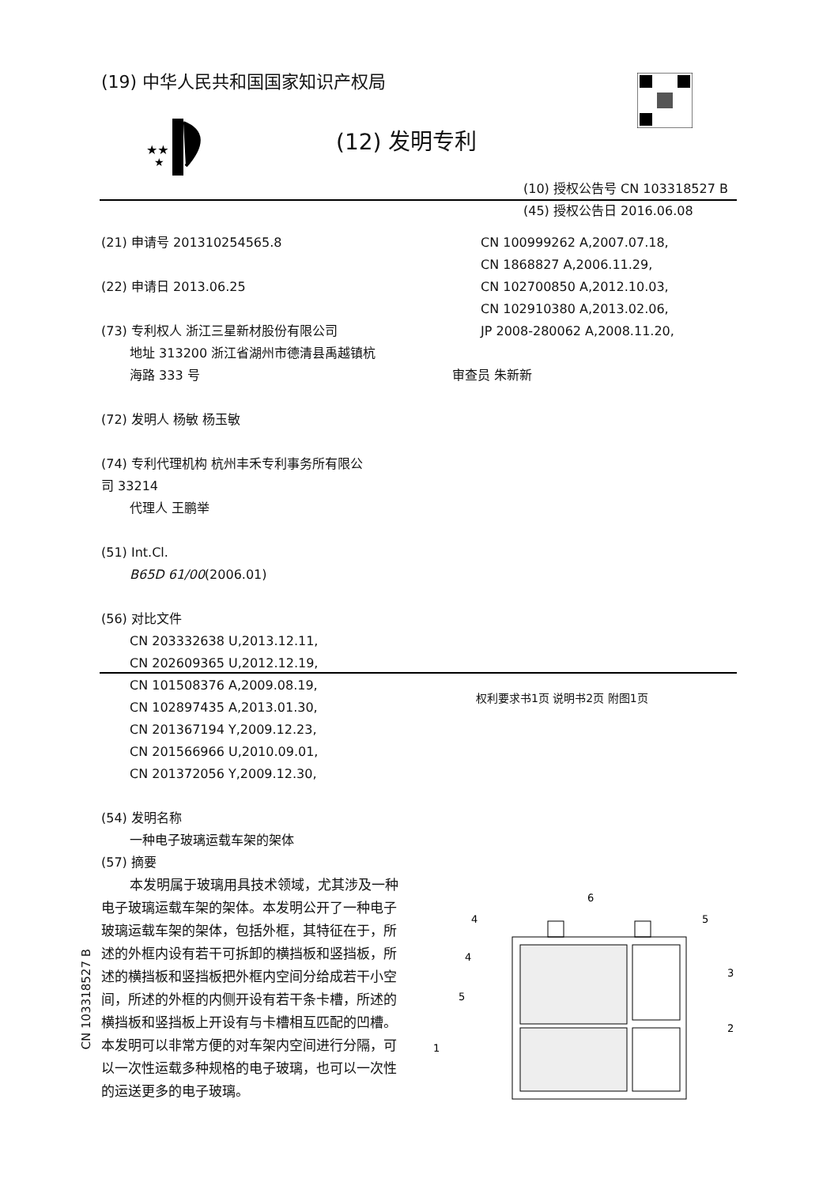(19) 中华人民共和国国家知识产权局
★★
★
(12) 发明专利
(10) 授权公告号 CN 103318527 B
(45) 授权公告日 2016.06.08
(21) 申请号 201310254565.8
(22) 申请日 2013.06.25
(73) 专利权人 浙江三星新材股份有限公司
地址 313200 浙江省湖州市德清县禹越镇杭
海路 333 号
(72) 发明人 杨敏 杨玉敏
(74) 专利代理机构 杭州丰禾专利事务所有限公
司 33214
代理人 王鹏举
(51) Int.Cl.
B65D 61/00(2006.01)
(56) 对比文件
CN 203332638 U,2013.12.11,
CN 202609365 U,2012.12.19,
CN 101508376 A,2009.08.19,
CN 102897435 A,2013.01.30,
CN 201367194 Y,2009.12.23,
CN 201566966 U,2010.09.01,
CN 201372056 Y,2009.12.30,
CN 100999262 A,2007.07.18,
CN 1868827 A,2006.11.29,
CN 102700850 A,2012.10.03,
CN 102910380 A,2013.02.06,
JP 2008-280062 A,2008.11.20,
审查员 朱新新
权利要求书1页 说明书2页 附图1页
(54) 发明名称
一种电子玻璃运载车架的架体
(57) 摘要
本发明属于玻璃用具技术领域，尤其涉及一种电子玻璃运载车架的架体。本发明公开了一种电子玻璃运载车架的架体，包括外框，其特征在于，所述的外框内设有若干可拆卸的横挡板和竖挡板，所述的横挡板和竖挡板把外框内空间分给成若干小空间，所述的外框的内侧开设有若干条卡槽，所述的横挡板和竖挡板上开设有与卡槽相互匹配的凹槽。本发明可以非常方便的对车架内空间进行分隔，可以一次性运载多种规格的电子玻璃，也可以一次性的运送更多的电子玻璃。
6
4
5
4
3
5
2
1
CN 103318527 B